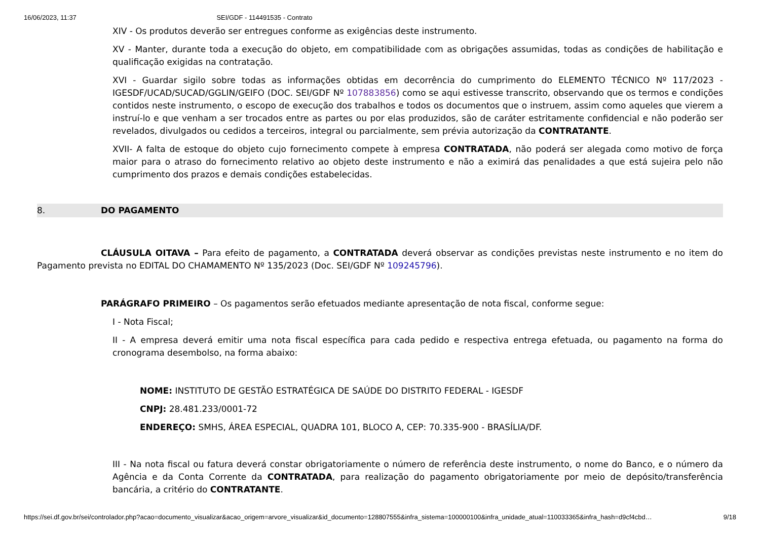16/06/2023, 11:37 SEI/GDF - 114491535 - Contrato
XIV - Os produtos deverão ser entregues conforme as exigências deste instrumento.
XV - Manter, durante toda a execução do objeto, em compatibilidade com as obrigações assumidas, todas as condições de habilitação e qualificação exigidas na contratação.
XVI - Guardar sigilo sobre todas as informações obtidas em decorrência do cumprimento do ELEMENTO TÉCNICO Nº 117/2023 - IGESDF/UCAD/SUCAD/GGLIN/GEIFO (DOC. SEI/GDF Nº 107883856) como se aqui estivesse transcrito, observando que os termos e condições contidos neste instrumento, o escopo de execução dos trabalhos e todos os documentos que o instruem, assim como aqueles que vierem a instruí-lo e que venham a ser trocados entre as partes ou por elas produzidos, são de caráter estritamente confidencial e não poderão ser revelados, divulgados ou cedidos a terceiros, integral ou parcialmente, sem prévia autorização da CONTRATANTE.
XVII- A falta de estoque do objeto cujo fornecimento compete à empresa CONTRATADA, não poderá ser alegada como motivo de força maior para o atraso do fornecimento relativo ao objeto deste instrumento e não a eximirá das penalidades a que está sujeira pelo não cumprimento dos prazos e demais condições estabelecidas.
8. DO PAGAMENTO
CLÁUSULA OITAVA – Para efeito de pagamento, a CONTRATADA deverá observar as condições previstas neste instrumento e no item do Pagamento prevista no EDITAL DO CHAMAMENTO Nº 135/2023 (Doc. SEI/GDF Nº 109245796).
PARÁGRAFO PRIMEIRO – Os pagamentos serão efetuados mediante apresentação de nota fiscal, conforme segue:
I - Nota Fiscal;
II - A empresa deverá emitir uma nota fiscal específica para cada pedido e respectiva entrega efetuada, ou pagamento na forma do cronograma desembolso, na forma abaixo:
NOME: INSTITUTO DE GESTÃO ESTRATÉGICA DE SAÚDE DO DISTRITO FEDERAL - IGESDF
CNPJ: 28.481.233/0001-72
ENDEREÇO: SMHS, ÁREA ESPECIAL, QUADRA 101, BLOCO A, CEP: 70.335-900 - BRASÍLIA/DF.
III - Na nota fiscal ou fatura deverá constar obrigatoriamente o número de referência deste instrumento, o nome do Banco, e o número da Agência e da Conta Corrente da CONTRATADA, para realização do pagamento obrigatoriamente por meio de depósito/transferência bancária, a critério do CONTRATANTE.
https://sei.df.gov.br/sei/controlador.php?acao=documento_visualizar&acao_origem=arvore_visualizar&id_documento=128807555&infra_sistema=100000100&infra_unidade_atual=110033365&infra_hash=d9cf4cbd… 9/18